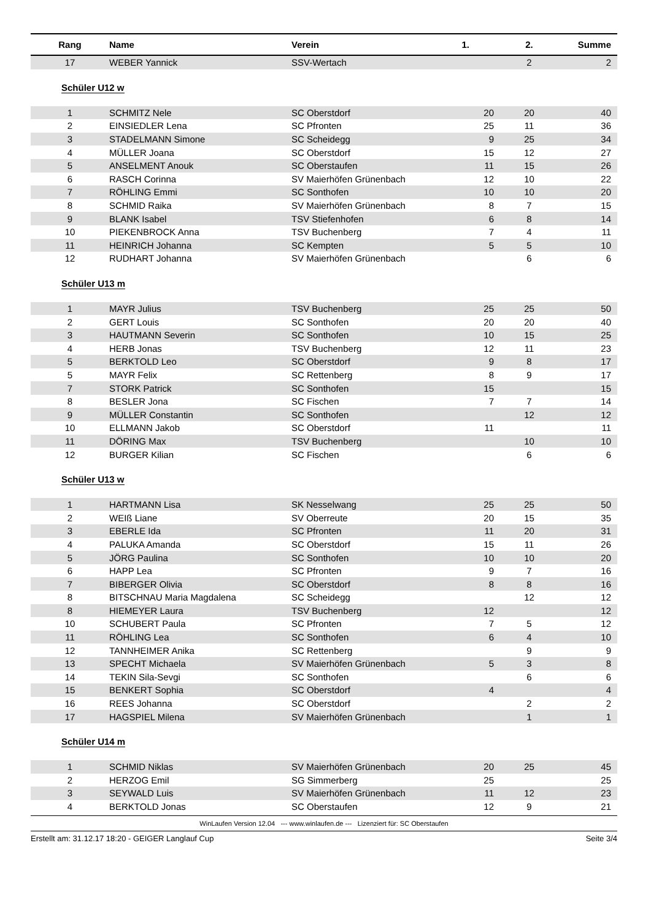| Rang | Name | Verein | 1. | 2. | Summe |
| --- | --- | --- | --- | --- | --- |
| 17 | WEBER Yannick | SSV-Wertach | | 2 | 2 |
| Schüler U12 w | | | | | |
| 1 | SCHMITZ Nele | SC Oberstdorf | 20 | 20 | 40 |
| 2 | EINSIEDLER Lena | SC Pfronten | 25 | 11 | 36 |
| 3 | STADELMANN Simone | SC Scheidegg | 9 | 25 | 34 |
| 4 | MÜLLER Joana | SC Oberstdorf | 15 | 12 | 27 |
| 5 | ANSELMENT Anouk | SC Oberstaufen | 11 | 15 | 26 |
| 6 | RASCH Corinna | SV Maierhöfen Grünenbach | 12 | 10 | 22 |
| 7 | RÖHLING Emmi | SC Sonthofen | 10 | 10 | 20 |
| 8 | SCHMID Raika | SV Maierhöfen Grünenbach | 8 | 7 | 15 |
| 9 | BLANK Isabel | TSV Stiefenhofen | 6 | 8 | 14 |
| 10 | PIEKENBROCK Anna | TSV Buchenberg | 7 | 4 | 11 |
| 11 | HEINRICH Johanna | SC Kempten | 5 | 5 | 10 |
| 12 | RUDHART Johanna | SV Maierhöfen Grünenbach | | 6 | 6 |
| Schüler U13 m | | | | | |
| 1 | MAYR Julius | TSV Buchenberg | 25 | 25 | 50 |
| 2 | GERT Louis | SC Sonthofen | 20 | 20 | 40 |
| 3 | HAUTMANN Severin | SC Sonthofen | 10 | 15 | 25 |
| 4 | HERB Jonas | TSV Buchenberg | 12 | 11 | 23 |
| 5 | BERKTOLD Leo | SC Oberstdorf | 9 | 8 | 17 |
| 5 | MAYR Felix | SC Rettenberg | 8 | 9 | 17 |
| 7 | STORK Patrick | SC Sonthofen | 15 | | 15 |
| 8 | BESLER Jona | SC Fischen | 7 | 7 | 14 |
| 9 | MÜLLER Constantin | SC Sonthofen | | 12 | 12 |
| 10 | ELLMANN Jakob | SC Oberstdorf | 11 | | 11 |
| 11 | DÖRING Max | TSV Buchenberg | | 10 | 10 |
| 12 | BURGER Kilian | SC Fischen | | 6 | 6 |
| Schüler U13 w | | | | | |
| 1 | HARTMANN Lisa | SK Nesselwang | 25 | 25 | 50 |
| 2 | WEIß Liane | SV Oberreute | 20 | 15 | 35 |
| 3 | EBERLE Ida | SC Pfronten | 11 | 20 | 31 |
| 4 | PALUKA Amanda | SC Oberstdorf | 15 | 11 | 26 |
| 5 | JÖRG Paulina | SC Sonthofen | 10 | 10 | 20 |
| 6 | HAPP Lea | SC Pfronten | 9 | 7 | 16 |
| 7 | BIBERGER Olivia | SC Oberstdorf | 8 | 8 | 16 |
| 8 | BITSCHNAU Maria Magdalena | SC Scheidegg | | 12 | 12 |
| 8 | HIEMEYER Laura | TSV Buchenberg | 12 | | 12 |
| 10 | SCHUBERT Paula | SC Pfronten | 7 | 5 | 12 |
| 11 | RÖHLING Lea | SC Sonthofen | 6 | 4 | 10 |
| 12 | TANNHEIMER Anika | SC Rettenberg | | 9 | 9 |
| 13 | SPECHT Michaela | SV Maierhöfen Grünenbach | 5 | 3 | 8 |
| 14 | TEKIN Sila-Sevgi | SC Sonthofen | | 6 | 6 |
| 15 | BENKERT Sophia | SC Oberstdorf | 4 | | 4 |
| 16 | REES Johanna | SC Oberstdorf | | 2 | 2 |
| 17 | HAGSPIEL Milena | SV Maierhöfen Grünenbach | | 1 | 1 |
| Schüler U14 m | | | | | |
| 1 | SCHMID Niklas | SV Maierhöfen Grünenbach | 20 | 25 | 45 |
| 2 | HERZOG Emil | SG Simmerberg | 25 | | 25 |
| 3 | SEYWALD Luis | SV Maierhöfen Grünenbach | 11 | 12 | 23 |
| 4 | BERKTOLD Jonas | SC Oberstaufen | 12 | 9 | 21 |
WinLaufen Version 12.04 --- www.winlaufen.de --- Lizenziert für: SC Oberstaufen
Erstellt am: 31.12.17 18:20 - GEIGER Langlauf Cup Seite 3/4